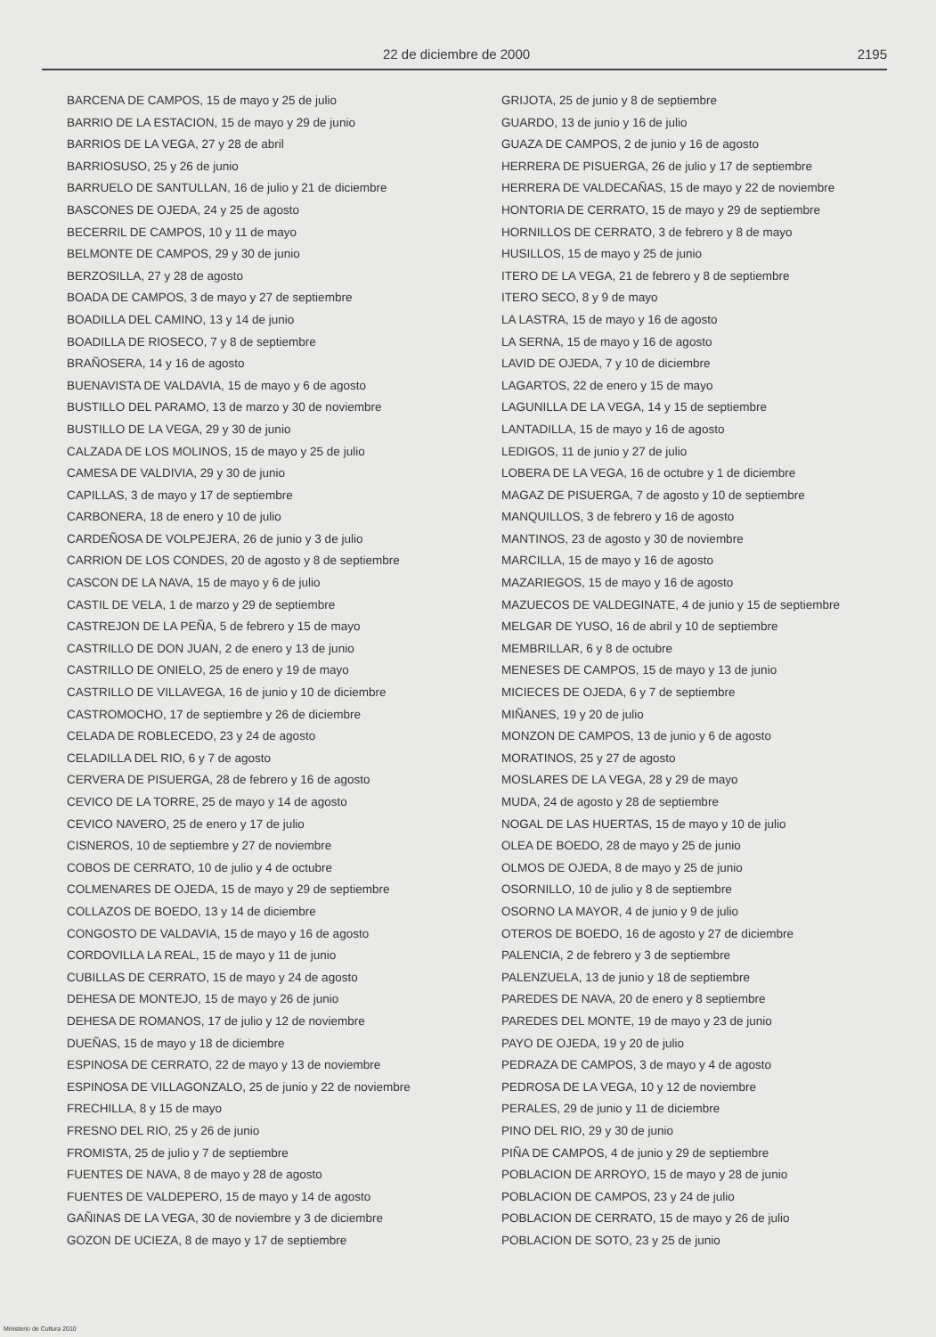22 de diciembre de 2000 2195
BARCENA DE CAMPOS, 15 de mayo y 25 de julio
BARRIO DE LA ESTACION, 15 de mayo y 29 de junio
BARRIOS DE LA VEGA, 27 y 28 de abril
BARRIOSUSO, 25 y 26 de junio
BARRUELO DE SANTULLAN, 16 de julio y 21 de diciembre
BASCONES DE OJEDA, 24 y 25 de agosto
BECERRIL DE CAMPOS, 10 y 11 de mayo
BELMONTE DE CAMPOS, 29 y 30 de junio
BERZOSILLA, 27 y 28 de agosto
BOADA DE CAMPOS, 3 de mayo y 27 de septiembre
BOADILLA DEL CAMINO, 13 y 14 de junio
BOADILLA DE RIOSECO, 7 y 8 de septiembre
BRAÑOSERA, 14 y 16 de agosto
BUENAVISTA DE VALDAVIA, 15 de mayo y 6 de agosto
BUSTILLO DEL PARAMO, 13 de marzo y 30 de noviembre
BUSTILLO DE LA VEGA, 29 y 30 de junio
CALZADA DE LOS MOLINOS, 15 de mayo y 25 de julio
CAMESA DE VALDIVIA, 29 y 30 de junio
CAPILLAS, 3 de mayo y 17 de septiembre
CARBONERA, 18 de enero y 10 de julio
CARDEÑOSA DE VOLPEJERA, 26 de junio y 3 de julio
CARRION DE LOS CONDES, 20 de agosto y 8 de septiembre
CASCON DE LA NAVA, 15 de mayo y 6 de julio
CASTIL DE VELA, 1 de marzo y 29 de septiembre
CASTREJON DE LA PEÑA, 5 de febrero y 15 de mayo
CASTRILLO DE DON JUAN, 2 de enero y 13 de junio
CASTRILLO DE ONIELO, 25 de enero y 19 de mayo
CASTRILLO DE VILLAVEGA, 16 de junio y 10 de diciembre
CASTROMOCHO, 17 de septiembre y 26 de diciembre
CELADA DE ROBLECEDO, 23 y 24 de agosto
CELADILLA DEL RIO, 6 y 7 de agosto
CERVERA DE PISUERGA, 28 de febrero y 16 de agosto
CEVICO DE LA TORRE, 25 de mayo y 14 de agosto
CEVICO NAVERO, 25 de enero y 17 de julio
CISNEROS, 10 de septiembre y 27 de noviembre
COBOS DE CERRATO, 10 de julio y 4 de octubre
COLMENARES DE OJEDA, 15 de mayo y 29 de septiembre
COLLAZOS DE BOEDO, 13 y 14 de diciembre
CONGOSTO DE VALDAVIA, 15 de mayo y 16 de agosto
CORDOVILLA LA REAL, 15 de mayo y 11 de junio
CUBILLAS DE CERRATO, 15 de mayo y 24 de agosto
DEHESA DE MONTEJO, 15 de mayo y 26 de junio
DEHESA DE ROMANOS, 17 de julio y 12 de noviembre
DUEÑAS, 15 de mayo y 18 de diciembre
ESPINOSA DE CERRATO, 22 de mayo y 13 de noviembre
ESPINOSA DE VILLAGONZALO, 25 de junio y 22 de noviembre
FRECHILLA, 8 y 15 de mayo
FRESNO DEL RIO, 25 y 26 de junio
FROMISTA, 25 de julio y 7 de septiembre
FUENTES DE NAVA, 8 de mayo y 28 de agosto
FUENTES DE VALDEPERO, 15 de mayo y 14 de agosto
GAÑINAS DE LA VEGA, 30 de noviembre y 3 de diciembre
GOZON DE UCIEZA, 8 de mayo y 17 de septiembre
GRIJOTA, 25 de junio y 8 de septiembre
GUARDO, 13 de junio y 16 de julio
GUAZA DE CAMPOS, 2 de junio y 16 de agosto
HERRERA DE PISUERGA, 26 de julio y 17 de septiembre
HERRERA DE VALDECAÑAS, 15 de mayo y 22 de noviembre
HONTORIA DE CERRATO, 15 de mayo y 29 de septiembre
HORNILLOS DE CERRATO, 3 de febrero y 8 de mayo
HUSILLOS, 15 de mayo y 25 de junio
ITERO DE LA VEGA, 21 de febrero y 8 de septiembre
ITERO SECO, 8 y 9 de mayo
LA LASTRA, 15 de mayo y 16 de agosto
LA SERNA, 15 de mayo y 16 de agosto
LAVID DE OJEDA, 7 y 10 de diciembre
LAGARTOS, 22 de enero y 15 de mayo
LAGUNILLA DE LA VEGA, 14 y 15 de septiembre
LANTADILLA, 15 de mayo y 16 de agosto
LEDIGOS, 11 de junio y 27 de julio
LOBERA DE LA VEGA, 16 de octubre y 1 de diciembre
MAGAZ DE PISUERGA, 7 de agosto y 10 de septiembre
MANQUILLOS, 3 de febrero y 16 de agosto
MANTINOS, 23 de agosto y 30 de noviembre
MARCILLA, 15 de mayo y 16 de agosto
MAZARIEGOS, 15 de mayo y 16 de agosto
MAZUECOS DE VALDEGINATE, 4 de junio y 15 de septiembre
MELGAR DE YUSO, 16 de abril y 10 de septiembre
MEMBRILLAR, 6 y 8 de octubre
MENESES DE CAMPOS, 15 de mayo y 13 de junio
MICIECES DE OJEDA, 6 y 7 de septiembre
MIÑANES, 19 y 20 de julio
MONZON DE CAMPOS, 13 de junio y 6 de agosto
MORATINOS, 25 y 27 de agosto
MOSLARES DE LA VEGA, 28 y 29 de mayo
MUDA, 24 de agosto y 28 de septiembre
NOGAL DE LAS HUERTAS, 15 de mayo y 10 de julio
OLEA DE BOEDO, 28 de mayo y 25 de junio
OLMOS DE OJEDA, 8 de mayo y 25 de junio
OSORNILLO, 10 de julio y 8 de septiembre
OSORNO LA MAYOR, 4 de junio y 9 de julio
OTEROS DE BOEDO, 16 de agosto y 27 de diciembre
PALENCIA, 2 de febrero y 3 de septiembre
PALENZUELA, 13 de junio y 18 de septiembre
PAREDES DE NAVA, 20 de enero y 8 septiembre
PAREDES DEL MONTE, 19 de mayo y 23 de junio
PAYO DE OJEDA, 19 y 20 de julio
PEDRAZA DE CAMPOS, 3 de mayo y 4 de agosto
PEDROSA DE LA VEGA, 10 y 12 de noviembre
PERALES, 29 de junio y 11 de diciembre
PINO DEL RIO, 29 y 30 de junio
PIÑA DE CAMPOS, 4 de junio y 29 de septiembre
POBLACION DE ARROYO, 15 de mayo y 28 de junio
POBLACION DE CAMPOS, 23 y 24 de julio
POBLACION DE CERRATO, 15 de mayo y 26 de julio
POBLACION DE SOTO, 23 y 25 de junio
Ministerio de Cultura 2010